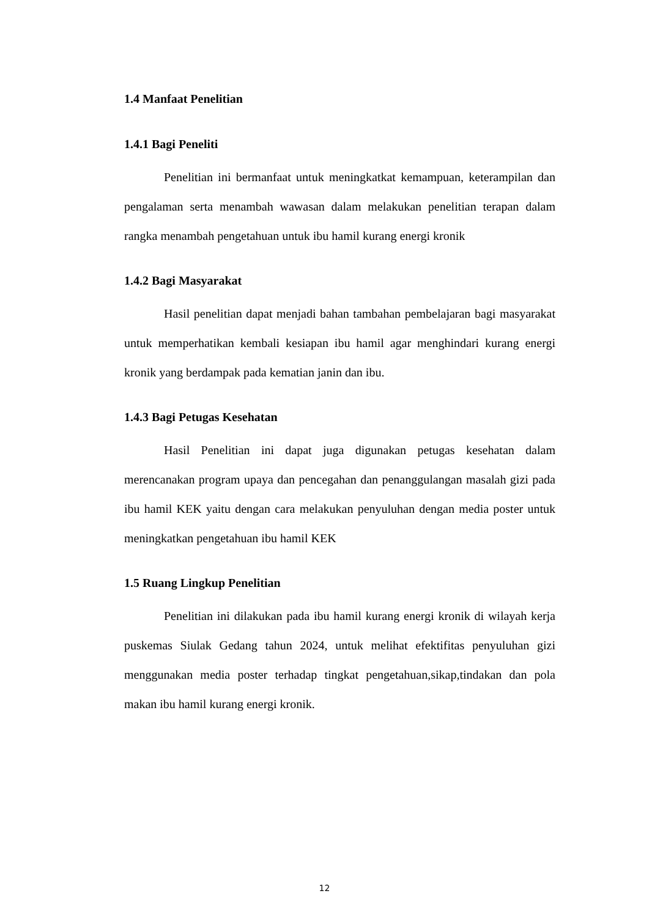1.4 Manfaat Penelitian
1.4.1 Bagi Peneliti
Penelitian ini bermanfaat untuk meningkatkat kemampuan, keterampilan dan pengalaman serta menambah wawasan dalam melakukan penelitian terapan dalam rangka menambah pengetahuan untuk ibu hamil kurang energi kronik
1.4.2 Bagi Masyarakat
Hasil penelitian dapat menjadi bahan tambahan pembelajaran bagi masyarakat untuk memperhatikan kembali kesiapan ibu hamil agar menghindari kurang energi kronik yang berdampak pada kematian janin dan ibu.
1.4.3 Bagi Petugas Kesehatan
Hasil Penelitian ini dapat juga digunakan petugas kesehatan dalam merencanakan program upaya dan pencegahan dan penanggulangan masalah gizi pada ibu hamil KEK yaitu dengan cara melakukan penyuluhan dengan media poster untuk meningkatkan pengetahuan ibu hamil KEK
1.5 Ruang Lingkup Penelitian
Penelitian ini dilakukan pada ibu hamil kurang energi kronik di wilayah kerja puskemas Siulak Gedang tahun 2024, untuk melihat efektifitas penyuluhan gizi menggunakan media poster terhadap tingkat pengetahuan,sikap,tindakan dan pola makan ibu hamil kurang energi kronik.
12